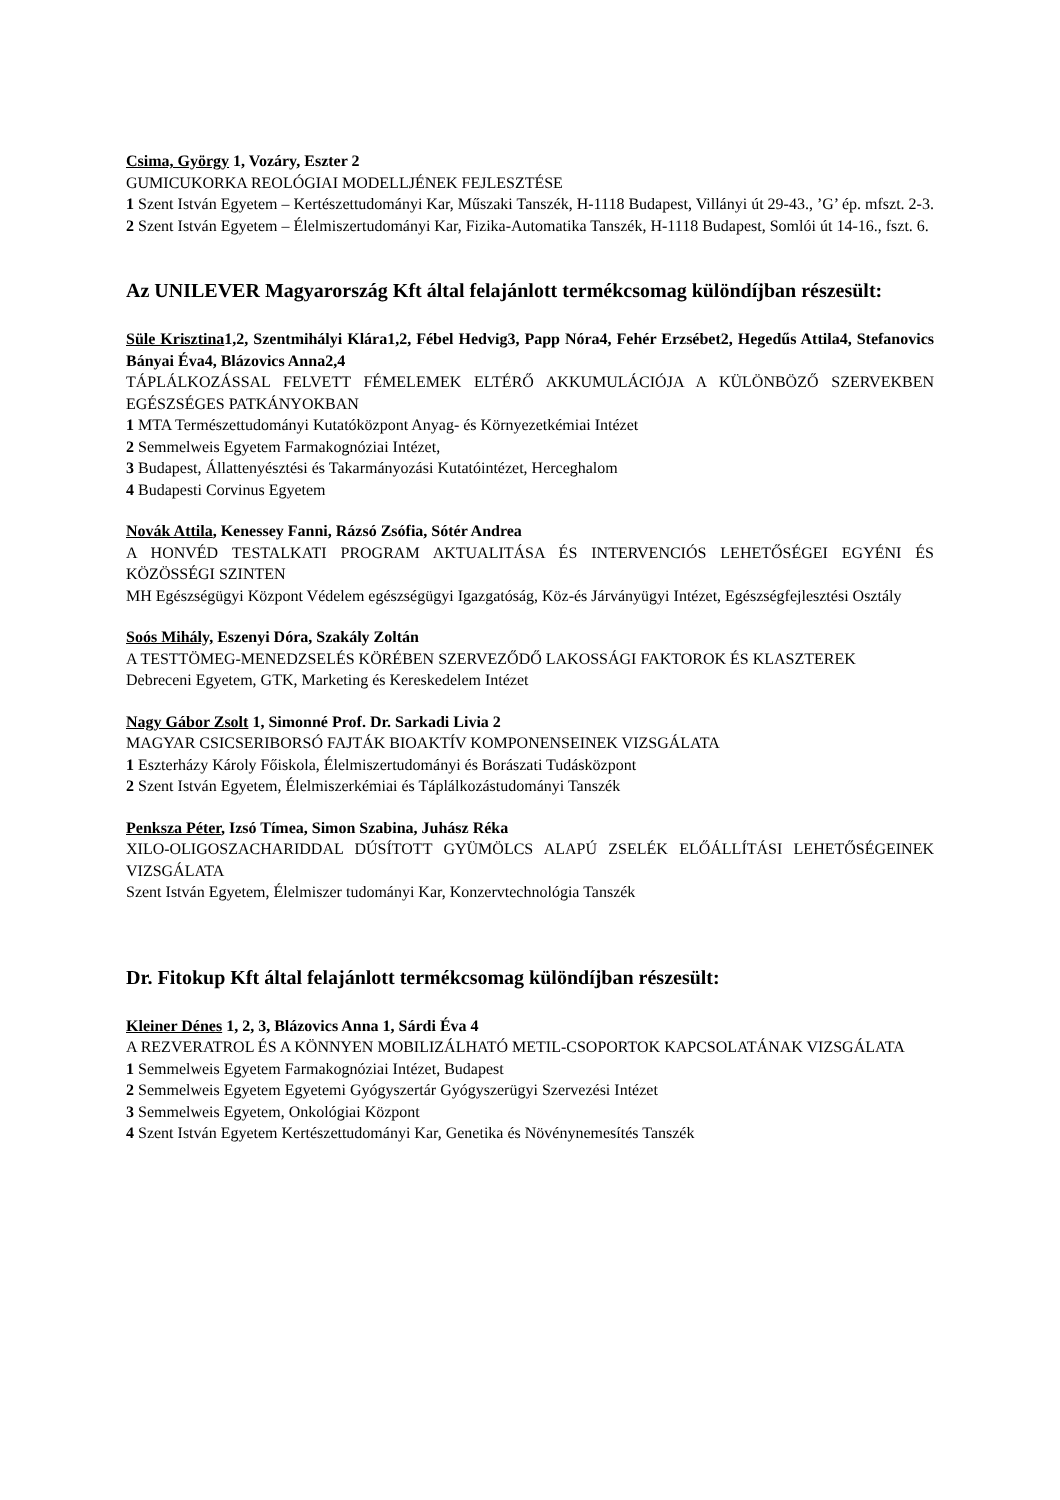Csima, György 1, Vozáry, Eszter 2
GUMICUKORKA REOLÓGIAI MODELLJÉNEK FEJLESZTÉSE
1 Szent István Egyetem – Kertészettudományi Kar, Műszaki Tanszék, H-1118 Budapest, Villányi út 29-43., ’G’ ép. mfszt. 2-3.
2 Szent István Egyetem – Élelmiszertudományi Kar, Fizika-Automatika Tanszék, H-1118 Budapest, Somlói út 14-16., fszt. 6.
Az UNILEVER Magyarország Kft által felajánlott termékcsomag különdíjban részesült:
Süle Krisztina1,2, Szentmihályi Klára1,2, Fébel Hedvig3, Papp Nóra4, Fehér Erzsébet2, Hegedűs Attila4, Stefanovics Bányai Éva4, Blázovics Anna2,4
TÁPLÁLKOZÁSSAL FELVETT FÉMELEMEK ELTÉRŐ AKKUMULÁCIÓJA A KÜLÖNBÖZŐ SZERVEKBEN EGÉSZSÉGES PATKÁNYOKBAN
1 MTA Természettudományi Kutatóközpont Anyag- és Környezetkémiai Intézet
2 Semmelweis Egyetem Farmakognóziai Intézet,
3 Budapest, Állattenyésztési és Takarmányozási Kutatóintézet, Herceghalom
4 Budapesti Corvinus Egyetem
Novák Attila, Kenessey Fanni, Rázsó Zsófia, Sótér Andrea
A HONVÉD TESTALKATI PROGRAM AKTUALITÁSA ÉS INTERVENCIÓS LEHETŐSÉGEI EGYÉNI ÉS KÖZÖSSÉGI SZINTEN
MH Egészségügyi Központ Védelem egészségügyi Igazgatóság, Köz-és Járványügyi Intézet, Egészségfejlesztési Osztály
Soós Mihály, Eszenyi Dóra, Szakály Zoltán
A TESTTÖMEG-MENEDZSELÉS KÖRÉBEN SZERVEZŐDŐ LAKOSSÁGI FAKTOROK ÉS KLASZTEREK
Debreceni Egyetem, GTK, Marketing és Kereskedelem Intézet
Nagy Gábor Zsolt 1, Simonné Prof. Dr. Sarkadi Livia 2
MAGYAR CSICSERIBORSÓ FAJTÁK BIOAKTÍV KOMPONENSEINEK VIZSGÁLATA
1 Eszterházy Károly Főiskola, Élelmiszertudományi és Borászati Tudásközpont
2 Szent István Egyetem, Élelmiszerkémiai és Táplálkozástudományi Tanszék
Penksza Péter, Izsó Tímea, Simon Szabina, Juhász Réka
XILO-OLIGOSZACHARIDDAL DÚSÍTOTT GYÜMÖLCS ALAPÚ ZSELÉK ELŐÁLLÍTÁSI LEHETŐSÉGEINEK VIZSGÁLATA
Szent István Egyetem, Élelmiszer tudományi Kar, Konzervtechnológia Tanszék
Dr. Fitokup Kft által felajánlott termékcsomag különdíjban részesült:
Kleiner Dénes 1, 2, 3, Blázovics Anna 1, Sárdi Éva 4
A REZVERATROL ÉS A KÖNNYEN MOBILIZÁLHATÓ METIL-CSOPORTOK KAPCSOLATÁNAK VIZSGÁLATA
1 Semmelweis Egyetem Farmakognóziai Intézet, Budapest
2 Semmelweis Egyetem Egyetemi Gyógyszertár Gyógyszerügyi Szervezési Intézet
3 Semmelweis Egyetem, Onkológiai Központ
4 Szent István Egyetem Kertészettudományi Kar, Genetika és Növénynemesítés Tanszék